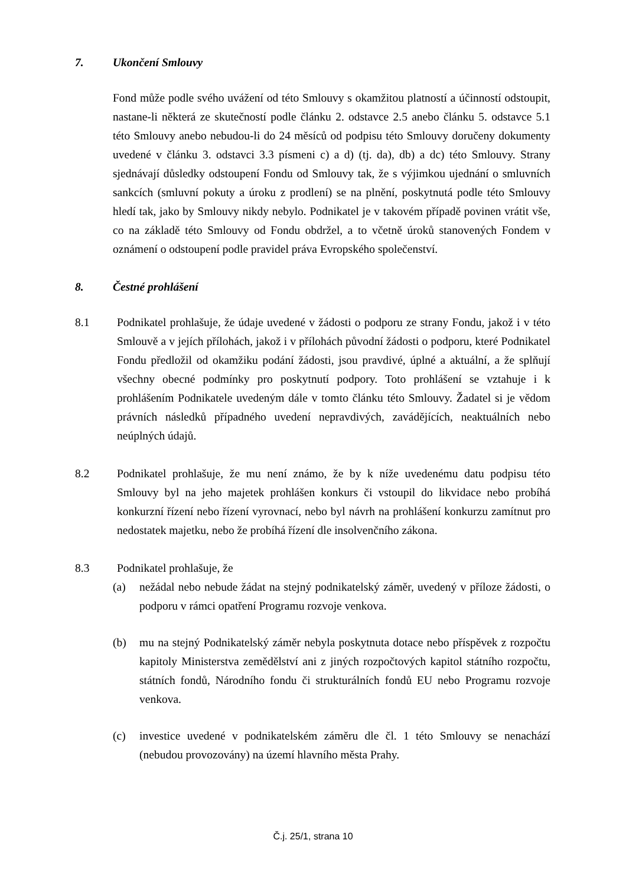7. Ukončení Smlouvy
Fond může podle svého uvážení od této Smlouvy s okamžitou platností a účinností odstoupit, nastane-li některá ze skutečností podle článku 2. odstavce 2.5 anebo článku 5. odstavce 5.1 této Smlouvy anebo nebudou-li do 24 měsíců od podpisu této Smlouvy doručeny dokumenty uvedené v článku 3. odstavci 3.3 písmeni c) a d) (tj. da), db) a dc) této Smlouvy. Strany sjednávají důsledky odstoupení Fondu od Smlouvy tak, že s výjimkou ujednání o smluvních sankcích (smluvní pokuty a úroku z prodlení) se na plnění, poskytnutá podle této Smlouvy hledí tak, jako by Smlouvy nikdy nebylo. Podnikatel je v takovém případě povinen vrátit vše, co na základě této Smlouvy od Fondu obdržel, a to včetně úroků stanovených Fondem v oznámení o odstoupení podle pravidel práva Evropského společenství.
8. Čestné prohlášení
8.1 Podnikatel prohlašuje, že údaje uvedené v žádosti o podporu ze strany Fondu, jakož i v této Smlouvě a v jejích přílohách, jakož i v přílohách původní žádosti o podporu, které Podnikatel Fondu předložil od okamžiku podání žádosti, jsou pravdivé, úplné a aktuální, a že splňují všechny obecné podmínky pro poskytnutí podpory. Toto prohlášení se vztahuje i k prohlášením Podnikatele uvedeným dále v tomto článku této Smlouvy. Žadatel si je vědom právních následků případného uvedení nepravdivých, zavádějících, neaktuálních nebo neúplných údajů.
8.2 Podnikatel prohlašuje, že mu není známo, že by k níže uvedenému datu podpisu této Smlouvy byl na jeho majetek prohlášen konkurs či vstoupil do likvidace nebo probíhá konkurzní řízení nebo řízení vyrovnací, nebo byl návrh na prohlášení konkurzu zamítnut pro nedostatek majetku, nebo že probíhá řízení dle insolvenčního zákona.
8.3 Podnikatel prohlašuje, že
(a) nežádal nebo nebude žádat na stejný podnikatelský záměr, uvedený v příloze žádosti, o podporu v rámci opatření Programu rozvoje venkova.
(b) mu na stejný Podnikatelský záměr nebyla poskytnuta dotace nebo příspěvek z rozpočtu kapitoly Ministerstva zemědělství ani z jiných rozpočtových kapitol státního rozpočtu, státních fondů, Národního fondu či strukturálních fondů EU nebo Programu rozvoje venkova.
(c) investice uvedené v podnikatelském záměru dle čl. 1 této Smlouvy se nenachází (nebudou provozovány) na území hlavního města Prahy.
Č.j. 25/1, strana 10